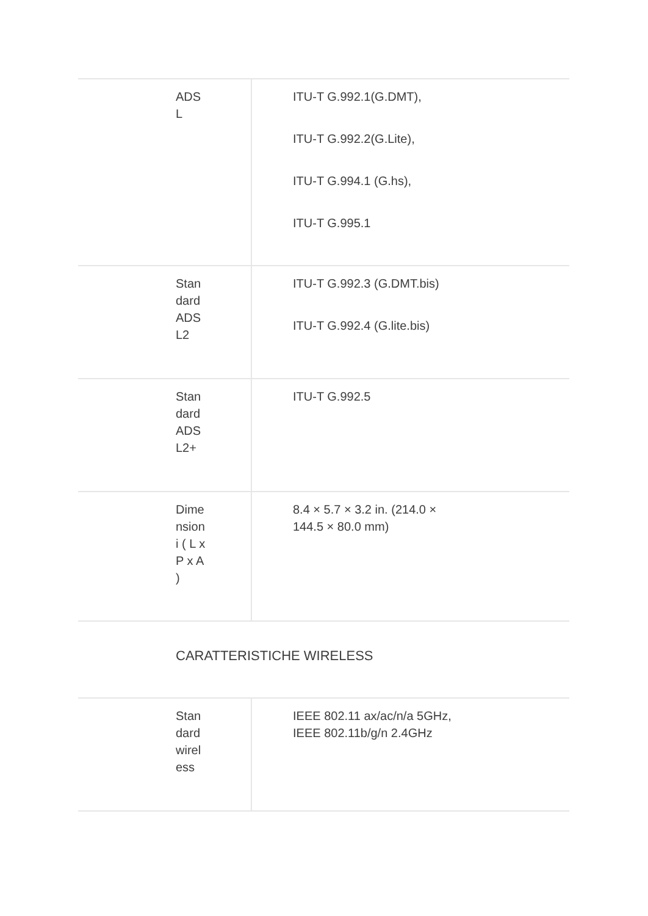| ADS L | ITU-T G.992.1(G.DMT), ITU-T G.992.2(G.Lite), ITU-T G.994.1 (G.hs), ITU-T G.995.1 |
| Stan dard ADS L2 | ITU-T G.992.3 (G.DMT.bis) ITU-T G.992.4 (G.lite.bis) |
| Stan dard ADS L2+ | ITU-T G.992.5 |
| Dime nsion i ( L x P x A ) | 8.4 × 5.7 × 3.2 in. (214.0 × 144.5 × 80.0 mm) |
CARATTERISTICHE WIRELESS
| Stan dard wirel ess | IEEE 802.11 ax/ac/n/a 5GHz, IEEE 802.11b/g/n 2.4GHz |